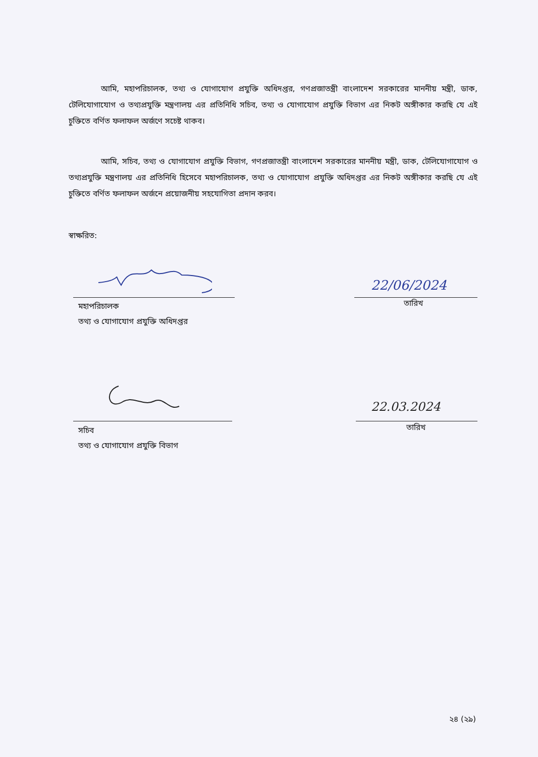আমি, মহাপরিচালক, তথ্য ও যোগাযোগ প্রযুক্তি অধিদপ্তর, গণপ্রজাতন্ত্রী বাংলাদেশ সরকারের মাননীয় মন্ত্রী, ডাক, টেলিযোগাযোগ ও তথ্যপ্রযুক্তি মন্ত্রণালয় এর প্রতিনিধি সচিব, তথ্য ও যোগাযোগ প্রযুক্তি বিভাগ এর নিকট অঙ্গীকার করছি যে এই চুক্তিতে বর্ণিত ফলাফল অর্জণে সচেষ্ট থাকব।
আমি, সচিব, তথ্য ও যোগাযোগ প্রযুক্তি বিভাগ, গণপ্রজাতন্ত্রী বাংলাদেশ সরকারের মাননীয় মন্ত্রী, ডাক, টেলিযোগাযোগ ও তথ্যপ্রযুক্তি মন্ত্রণালয় এর প্রতিনিধি হিসেবে মহাপরিচালক, তথ্য ও যোগাযোগ প্রযুক্তি অধিদপ্তর এর নিকট অঙ্গীকার করছি যে এই চুক্তিতে বর্ণিত ফলাফল অর্জনে প্রয়োজনীয় সহযোগিতা প্রদান করব।
স্বাক্ষরিত:
22/06/2024
মহাপরিচালক
তথ্য ও যোগাযোগ প্রযুক্তি অধিদপ্তর
তারিখ
22.03.2024
সচিব
তথ্য ও যোগাযোগ প্রযুক্তি বিভাগ
তারিখ
২৪ (২৯)